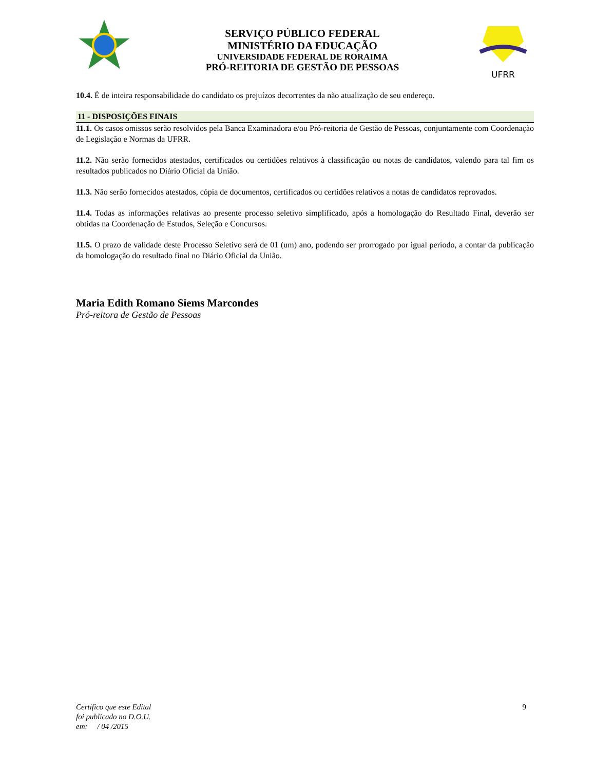SERVIÇO PÚBLICO FEDERAL
MINISTÉRIO DA EDUCAÇÃO
UNIVERSIDADE FEDERAL DE RORAIMA
PRÓ-REITORIA DE GESTÃO DE PESSOAS
UFRR
10.4. É de inteira responsabilidade do candidato os prejuízos decorrentes da não atualização de seu endereço.
11 - DISPOSIÇÕES FINAIS
11.1. Os casos omissos serão resolvidos pela Banca Examinadora e/ou Pró-reitoria de Gestão de Pessoas, conjuntamente com Coordenação de Legislação e Normas da UFRR.
11.2. Não serão fornecidos atestados, certificados ou certidões relativos à classificação ou notas de candidatos, valendo para tal fim os resultados publicados no Diário Oficial da União.
11.3. Não serão fornecidos atestados, cópia de documentos, certificados ou certidões relativos a notas de candidatos reprovados.
11.4. Todas as informações relativas ao presente processo seletivo simplificado, após a homologação do Resultado Final, deverão ser obtidas na Coordenação de Estudos, Seleção e Concursos.
11.5. O prazo de validade deste Processo Seletivo será de 01 (um) ano, podendo ser prorrogado por igual período, a contar da publicação da homologação do resultado final no Diário Oficial da União.
Maria Edith Romano Siems Marcondes
Pró-reitora de Gestão de Pessoas
Certifico que este Edital
foi publicado no D.O.U.
em: / 04 /2015
9